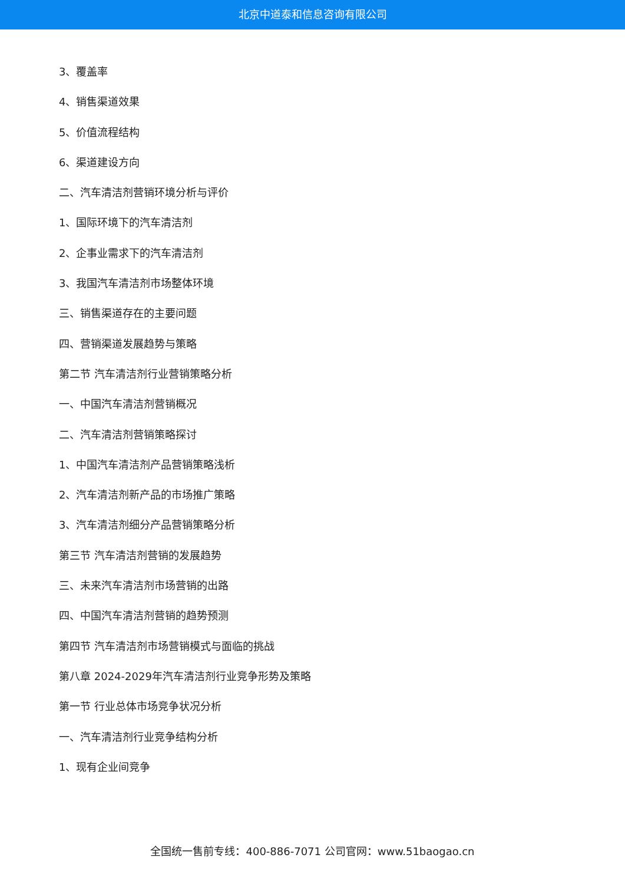北京中道泰和信息咨询有限公司
3、覆盖率
4、销售渠道效果
5、价值流程结构
6、渠道建设方向
二、汽车清洁剂营销环境分析与评价
1、国际环境下的汽车清洁剂
2、企事业需求下的汽车清洁剂
3、我国汽车清洁剂市场整体环境
三、销售渠道存在的主要问题
四、营销渠道发展趋势与策略
第二节 汽车清洁剂行业营销策略分析
一、中国汽车清洁剂营销概况
二、汽车清洁剂营销策略探讨
1、中国汽车清洁剂产品营销策略浅析
2、汽车清洁剂新产品的市场推广策略
3、汽车清洁剂细分产品营销策略分析
第三节 汽车清洁剂营销的发展趋势
三、未来汽车清洁剂市场营销的出路
四、中国汽车清洁剂营销的趋势预测
第四节 汽车清洁剂市场营销模式与面临的挑战
第八章 2024-2029年汽车清洁剂行业竞争形势及策略
第一节 行业总体市场竞争状况分析
一、汽车清洁剂行业竞争结构分析
1、现有企业间竞争
全国统一售前专线：400-886-7071 公司官网：www.51baogao.cn